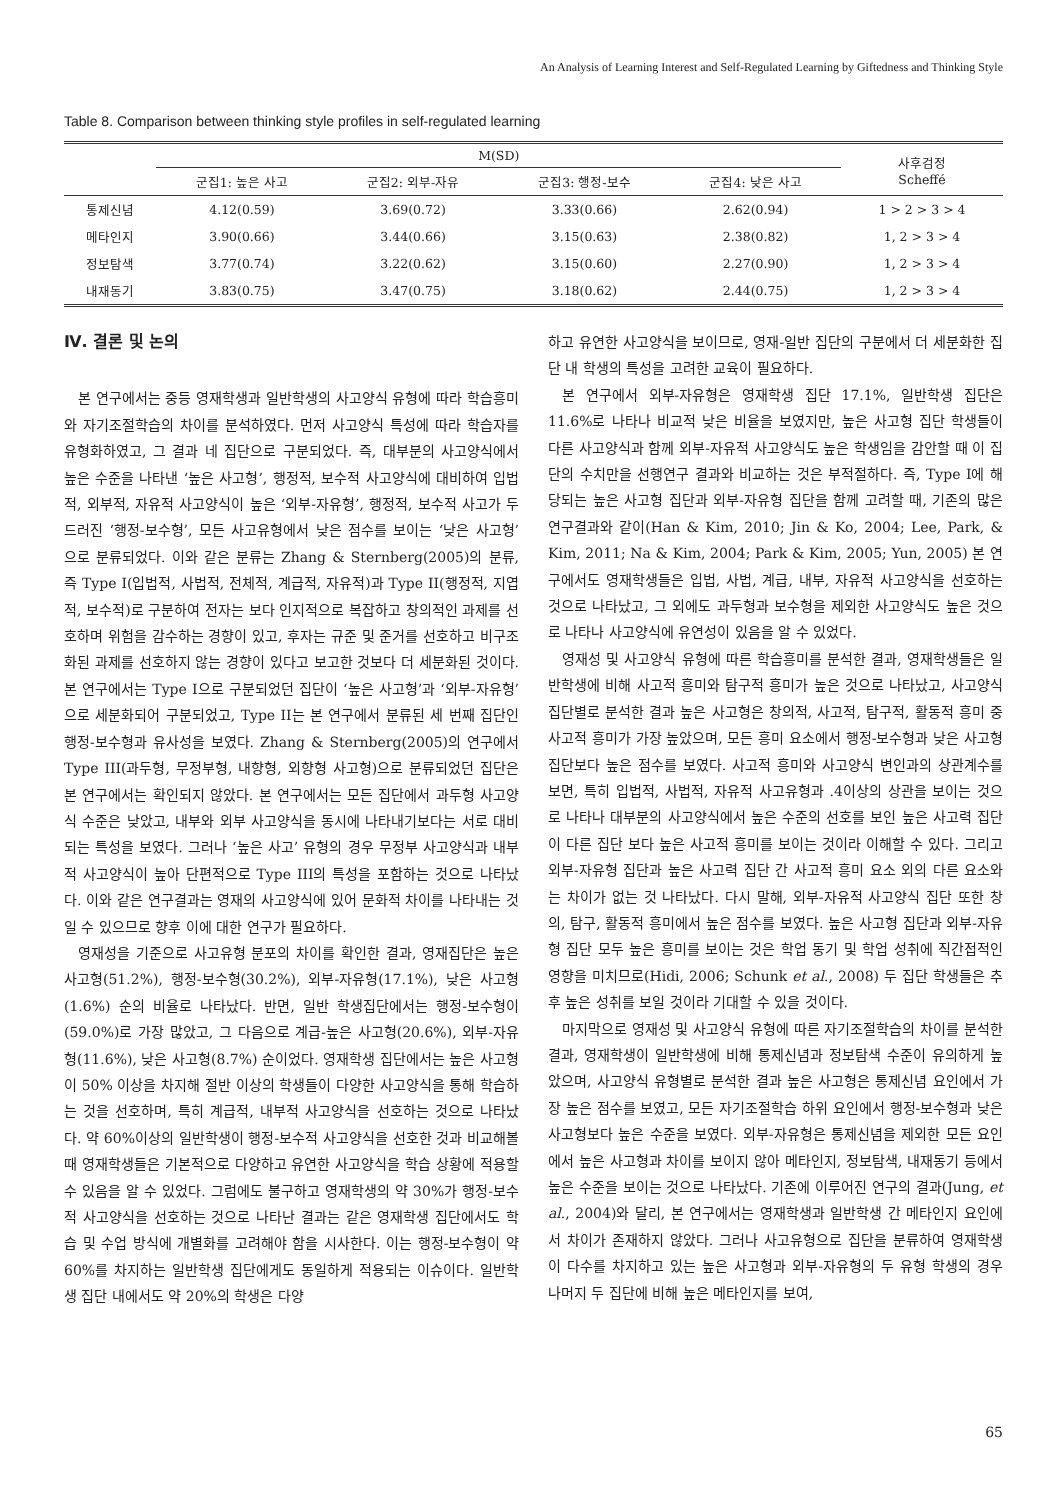An Analysis of Learning Interest and Self-Regulated Learning by Giftedness and Thinking Style
Table 8. Comparison between thinking style profiles in self-regulated learning
| | M(SD) | | | | 사후검정 Scheffé |
| --- | --- | --- | --- | --- | --- |
| | 군집1: 높은 사고 | 군집2: 외부-자유 | 군집3: 행정-보수 | 군집4: 낮은 사고 | |
| 통제신념 | 4.12(0.59) | 3.69(0.72) | 3.33(0.66) | 2.62(0.94) | 1 > 2 > 3 > 4 |
| 메타인지 | 3.90(0.66) | 3.44(0.66) | 3.15(0.63) | 2.38(0.82) | 1, 2 > 3 > 4 |
| 정보탐색 | 3.77(0.74) | 3.22(0.62) | 3.15(0.60) | 2.27(0.90) | 1, 2 > 3 > 4 |
| 내재동기 | 3.83(0.75) | 3.47(0.75) | 3.18(0.62) | 2.44(0.75) | 1, 2 > 3 > 4 |
Ⅳ. 결론 및 논의
본 연구에서는 중등 영재학생과 일반학생의 사고양식 유형에 따라 학습흥미와 자기조절학습의 차이를 분석하였다. 먼저 사고양식 특성에 따라 학습자를 유형화하였고, 그 결과 네 집단으로 구분되었다. 즉, 대부분의 사고양식에서 높은 수준을 나타낸 ‘높은 사고형’, 행정적, 보수적 사고양식에 대비하여 입법적, 외부적, 자유적 사고양식이 높은 ‘외부-자유형’, 행정적, 보수적 사고가 두드러진 ‘행정-보수형’, 모든 사고유형에서 낮은 점수를 보이는 ‘낮은 사고형’ 으로 분류되었다. 이와 같은 분류는 Zhang & Sternberg(2005)의 분류, 즉 Type I(입법적, 사법적, 전체적, 계급적, 자유적)과 Type II(행정적, 지엽적, 보수적)로 구분하여 전자는 보다 인지적으로 복잡하고 창의적인 과제를 선호하며 위험을 감수하는 경향이 있고, 후자는 규준 및 준거를 선호하고 비구조화된 과제를 선호하지 않는 경향이 있다고 보고한 것보다 더 세분화된 것이다. 본 연구에서는 Type I으로 구분되었던 집단이 ‘높은 사고형’과 ‘외부-자유형’으로 세분화되어 구분되었고, Type II는 본 연구에서 분류된 세 번째 집단인 행정-보수형과 유사성을 보였다. Zhang & Sternberg(2005)의 연구에서 Type III(과두형, 무정부형, 내향형, 외향형 사고형)으로 분류되었던 집단은 본 연구에서는 확인되지 않았다. 본 연구에서는 모든 집단에서 과두형 사고양식 수준은 낮았고, 내부와 외부 사고양식을 동시에 나타내기보다는 서로 대비되는 특성을 보였다. 그러나 ‘높은 사고’ 유형의 경우 무정부 사고양식과 내부적 사고양식이 높아 단편적으로 Type III의 특성을 포함하는 것으로 나타났다. 이와 같은 연구결과는 영재의 사고양식에 있어 문화적 차이를 나타내는 것일 수 있으므로 향후 이에 대한 연구가 필요하다.
영재성을 기준으로 사고유형 분포의 차이를 확인한 결과, 영재집단은 높은 사고형(51.2%), 행정-보수형(30.2%), 외부-자유형(17.1%), 낮은 사고형(1.6%) 순의 비율로 나타났다. 반면, 일반 학생집단에서는 행정-보수형이(59.0%)로 가장 많았고, 그 다음으로 계급-높은 사고형(20.6%), 외부-자유형(11.6%), 낮은 사고형(8.7%) 순이었다. 영재학생 집단에서는 높은 사고형이 50% 이상을 차지해 절반 이상의 학생들이 다양한 사고양식을 통해 학습하는 것을 선호하며, 특히 계급적, 내부적 사고양식을 선호하는 것으로 나타났다. 약 60%이상의 일반학생이 행정-보수적 사고양식을 선호한 것과 비교해볼 때 영재학생들은 기본적으로 다양하고 유연한 사고양식을 학습 상황에 적용할 수 있음을 알 수 있었다. 그럼에도 불구하고 영재학생의 약 30%가 행정-보수적 사고양식을 선호하는 것으로 나타난 결과는 같은 영재학생 집단에서도 학습 및 수업 방식에 개별화를 고려해야 함을 시사한다. 이는 행정-보수형이 약 60%를 차지하는 일반학생 집단에게도 동일하게 적용되는 이슈이다. 일반학생 집단 내에서도 약 20%의 학생은 다양
하고 유연한 사고양식을 보이므로, 영재-일반 집단의 구분에서 더 세분화한 집단 내 학생의 특성을 고려한 교육이 필요하다.
본 연구에서 외부-자유형은 영재학생 집단 17.1%, 일반학생 집단은 11.6%로 나타나 비교적 낮은 비율을 보였지만, 높은 사고형 집단 학생들이 다른 사고양식과 함께 외부-자유적 사고양식도 높은 학생임을 감안할 때 이 집단의 수치만을 선행연구 결과와 비교하는 것은 부적절하다. 즉, Type I에 해당되는 높은 사고형 집단과 외부-자유형 집단을 함께 고려할 때, 기존의 많은 연구결과와 같이(Han & Kim, 2010; Jin & Ko, 2004; Lee, Park, & Kim, 2011; Na & Kim, 2004; Park & Kim, 2005; Yun, 2005) 본 연구에서도 영재학생들은 입법, 사법, 계급, 내부, 자유적 사고양식을 선호하는 것으로 나타났고, 그 외에도 과두형과 보수형을 제외한 사고양식도 높은 것으로 나타나 사고양식에 유연성이 있음을 알 수 있었다.
영재성 및 사고양식 유형에 따른 학습흥미를 분석한 결과, 영재학생들은 일반학생에 비해 사고적 흥미와 탐구적 흥미가 높은 것으로 나타났고, 사고양식 집단별로 분석한 결과 높은 사고형은 창의적, 사고적, 탐구적, 활동적 흥미 중 사고적 흥미가 가장 높았으며, 모든 흥미 요소에서 행정-보수형과 낮은 사고형 집단보다 높은 점수를 보였다. 사고적 흥미와 사고양식 변인과의 상관계수를 보면, 특히 입법적, 사법적, 자유적 사고유형과 .4이상의 상관을 보이는 것으로 나타나 대부분의 사고양식에서 높은 수준의 선호를 보인 높은 사고력 집단이 다른 집단 보다 높은 사고적 흥미를 보이는 것이라 이해할 수 있다. 그리고 외부-자유형 집단과 높은 사고력 집단 간 사고적 흥미 요소 외의 다른 요소와는 차이가 없는 것 나타났다. 다시 말해, 외부-자유적 사고양식 집단 또한 창의, 탐구, 활동적 흥미에서 높은 점수를 보였다. 높은 사고형 집단과 외부-자유형 집단 모두 높은 흥미를 보이는 것은 학업 동기 및 학업 성취에 직간접적인 영향을 미치므로(Hidi, 2006; Schunk et al., 2008) 두 집단 학생들은 추후 높은 성취를 보일 것이라 기대할 수 있을 것이다.
마지막으로 영재성 및 사고양식 유형에 따른 자기조절학습의 차이를 분석한 결과, 영재학생이 일반학생에 비해 통제신념과 정보탐색 수준이 유의하게 높았으며, 사고양식 유형별로 분석한 결과 높은 사고형은 통제신념 요인에서 가장 높은 점수를 보였고, 모든 자기조절학습 하위 요인에서 행정-보수형과 낮은 사고형보다 높은 수준을 보였다. 외부-자유형은 통제신념을 제외한 모든 요인에서 높은 사고형과 차이를 보이지 않아 메타인지, 정보탐색, 내재동기 등에서 높은 수준을 보이는 것으로 나타났다. 기존에 이루어진 연구의 결과(Jung, et al., 2004)와 달리, 본 연구에서는 영재학생과 일반학생 간 메타인지 요인에서 차이가 존재하지 않았다. 그러나 사고유형으로 집단을 분류하여 영재학생이 다수를 차지하고 있는 높은 사고형과 외부-자유형의 두 유형 학생의 경우 나머지 두 집단에 비해 높은 메타인지를 보여,
65